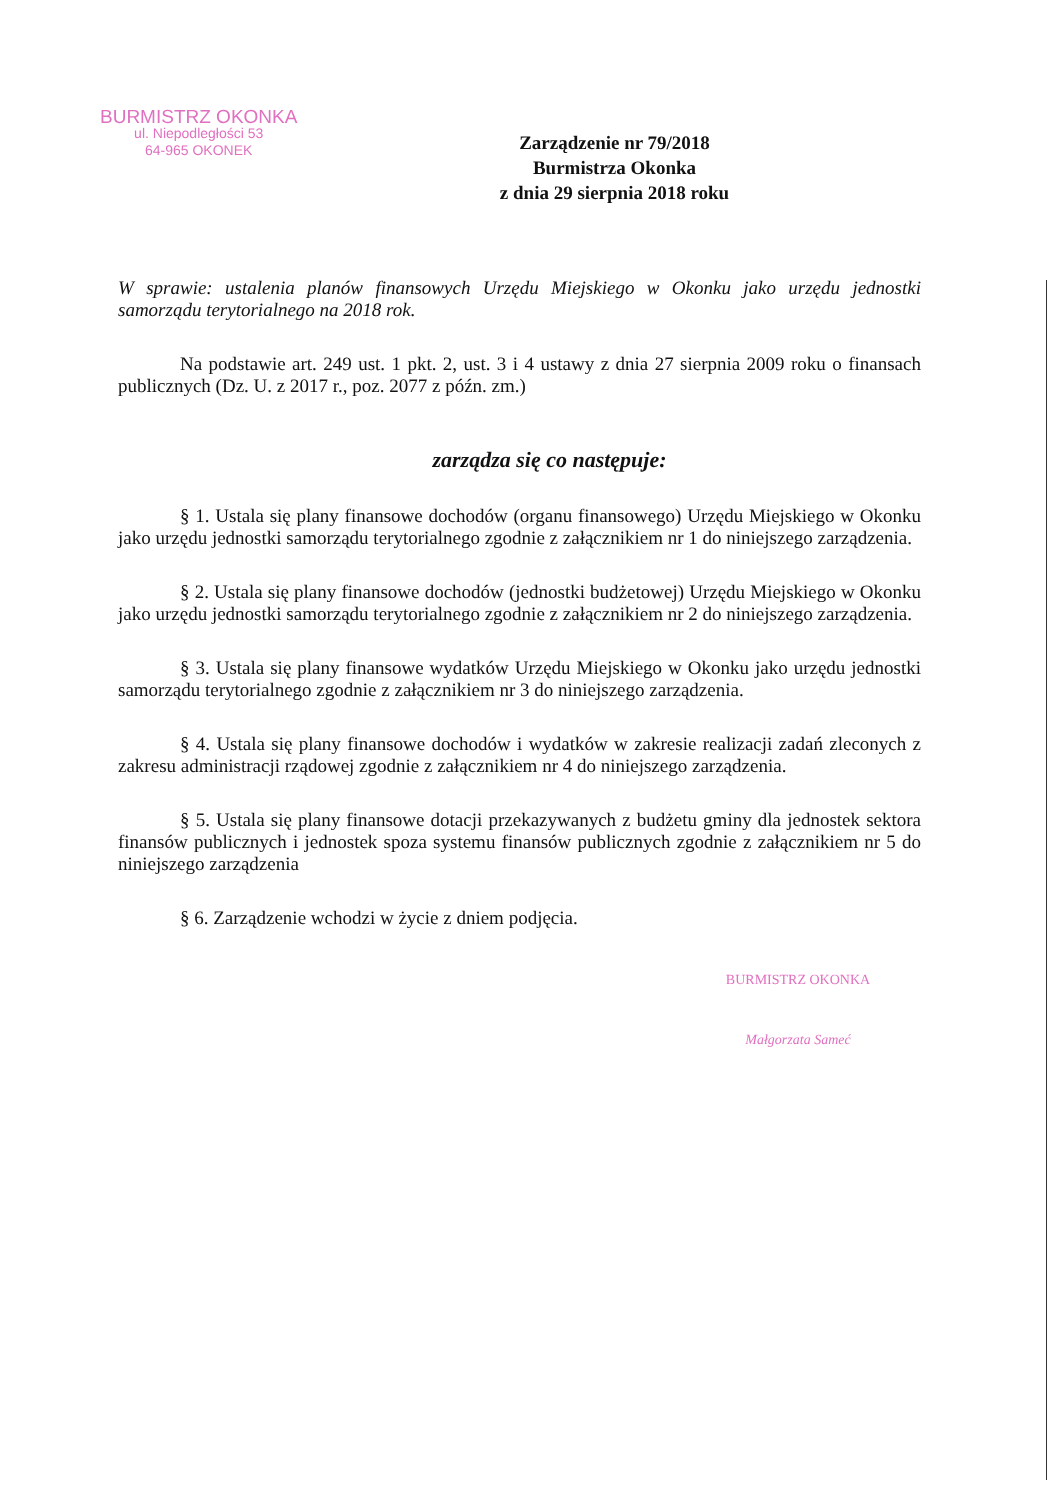BURMISTRZ OKONKA
ul. Niepodległości 53
64-965 OKONEK
Zarządzenie nr 79/2018
Burmistrza Okonka
z dnia 29 sierpnia 2018 roku
W sprawie: ustalenia planów finansowych Urzędu Miejskiego w Okonku jako urzędu jednostki samorządu terytorialnego na 2018 rok.
Na podstawie art. 249 ust. 1 pkt. 2, ust. 3 i 4 ustawy z dnia 27 sierpnia 2009 roku o finansach publicznych (Dz. U. z 2017 r., poz. 2077 z późn. zm.)
zarządza się co następuje:
§ 1. Ustala się plany finansowe dochodów (organu finansowego) Urzędu Miejskiego w Okonku jako urzędu jednostki samorządu terytorialnego zgodnie z załącznikiem nr 1 do niniejszego zarządzenia.
§ 2. Ustala się plany finansowe dochodów (jednostki budżetowej) Urzędu Miejskiego w Okonku jako urzędu jednostki samorządu terytorialnego zgodnie z załącznikiem nr 2 do niniejszego zarządzenia.
§ 3. Ustala się plany finansowe wydatków Urzędu Miejskiego w Okonku jako urzędu jednostki samorządu terytorialnego zgodnie z załącznikiem nr 3 do niniejszego zarządzenia.
§ 4. Ustala się plany finansowe dochodów i wydatków w zakresie realizacji zadań zleconych z zakresu administracji rządowej zgodnie z załącznikiem nr 4 do niniejszego zarządzenia.
§ 5. Ustala się plany finansowe dotacji przekazywanych z budżetu gminy dla jednostek sektora finansów publicznych i jednostek spoza systemu finansów publicznych zgodnie z załącznikiem nr 5 do niniejszego zarządzenia
§ 6. Zarządzenie wchodzi w życie z dniem podjęcia.
BURMISTRZ OKONKA
Małgorzata Sameć